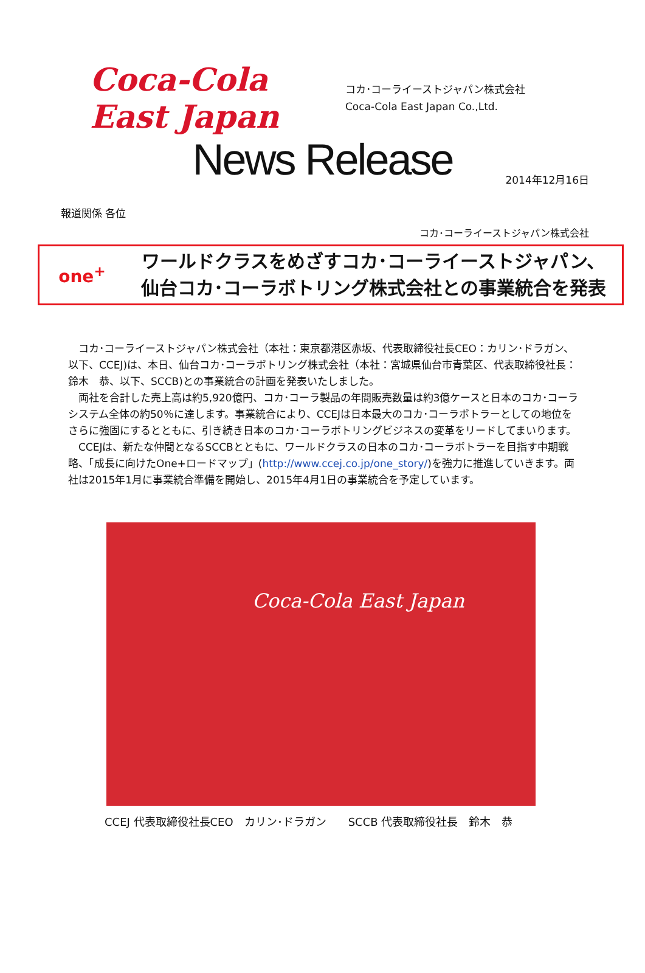Coca-Cola East Japan
コカ･コーライーストジャパン株式会社
Coca-Cola East Japan Co.,Ltd.
News Release
2014年12月16日
報道関係 各位
コカ･コーライーストジャパン株式会社
one<sup>+</sup>
ワールドクラスをめざすコカ･コーライーストジャパン、
仙台コカ･コーラボトリング株式会社との事業統合を発表
コカ･コーライーストジャパン株式会社（本社：東京都港区赤坂、代表取締役社長CEO：カリン･ドラガン、以下、CCEJ)は、本日、仙台コカ･コーラボトリング株式会社（本社：宮城県仙台市青葉区、代表取締役社長：鈴木　恭、以下、SCCB)との事業統合の計画を発表いたしました。
両社を合計した売上高は約5,920億円、コカ･コーラ製品の年間販売数量は約3億ケースと日本のコカ･コーラシステム全体の約50％に達します。事業統合により、CCEJは日本最大のコカ･コーラボトラーとしての地位をさらに強固にするとともに、引き続き日本のコカ･コーラボトリングビジネスの変革をリードしてまいります。
CCEJは、新たな仲間となるSCCBとともに、ワールドクラスの日本のコカ･コーラボトラーを目指す中期戦略、「成長に向けたOne+ロードマップ」(http://www.ccej.co.jp/one_story/)を強力に推進していきます。両社は2015年1月に事業統合準備を開始し、2015年4月1日の事業統合を予定しています。
Coca-Cola East Japan
CCEJ 代表取締役社長CEO　カリン･ドラガン　　SCCB 代表取締役社長　鈴木　恭